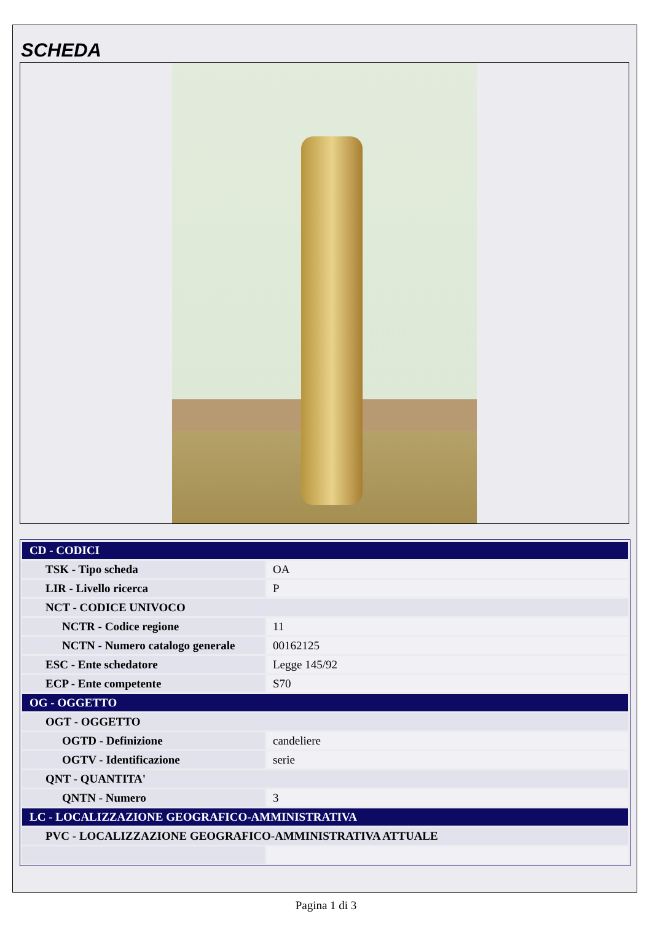SCHEDA
| CD - CODICI | |
| TSK - Tipo scheda | OA |
| LIR - Livello ricerca | P |
| NCT - CODICE UNIVOCO | |
| NCTR - Codice regione | 11 |
| NCTN - Numero catalogo generale | 00162125 |
| ESC - Ente schedatore | Legge 145/92 |
| ECP - Ente competente | S70 |
| OG - OGGETTO | |
| OGT - OGGETTO | |
| OGTD - Definizione | candeliere |
| OGTV - Identificazione | serie |
| QNT - QUANTITA' | |
| QNTN - Numero | 3 |
| LC - LOCALIZZAZIONE GEOGRAFICO-AMMINISTRATIVA | |
| PVC - LOCALIZZAZIONE GEOGRAFICO-AMMINISTRATIVA ATTUALE | |
Pagina 1 di 3